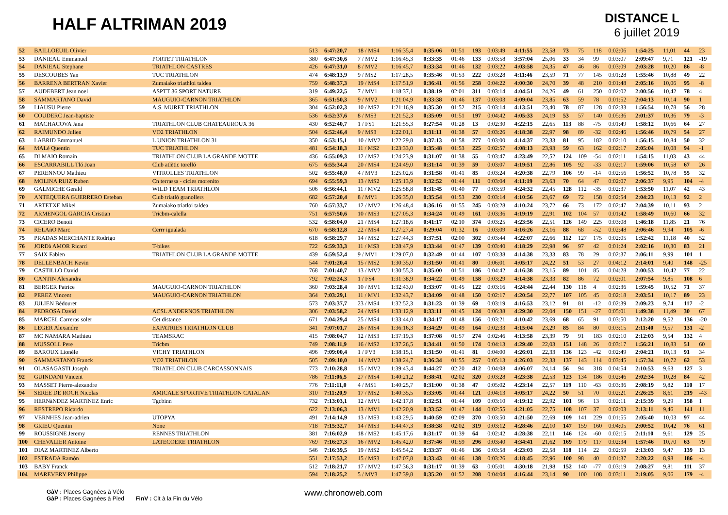HALF ALTRIMAN 2019
DISTANCE L
6 juillet 2019
| 52 | BAILLOEUIL Olivier | | 513 | 6:47:20,7 | 18 / MS4 | 1:16:35,4 | 0:35:06 | 01:51 | 193 | 0:03:49 | 4:11:55 | 23,58 | 73 | 75 | 118 | 0:02:06 | 1:54:25 | 11,01 | 44 | 23 |
| 53 | DANIEAU Emmanuel | PORTET TRIATHLON | 380 | 6:47:30,6 | 7 / MV2 | 1:16:45,3 | 0:33:35 | 01:46 | 133 | 0:03:58 | 3:57:04 | 25,06 | 33 | 34 | 99 | 0:03:07 | 2:09:47 | 9,71 | 121 | -19 |
| 54 | DANIEAU Stephane | TRIATHLON CASTRES | 426 | 6:47:31,0 | 8 / MV2 | 1:16:45,7 | 0:33:34 | 01:46 | 132 | 0:03:22 | 4:03:58 | 24,35 | 47 | 46 | 86 | 0:03:09 | 2:03:28 | 10,20 | 86 | -8 |
| 55 | DESCOUBES Yan | TUC TRIATHLON | 474 | 6:48:13,9 | 9 / MS2 | 1:17:28,5 | 0:35:46 | 01:53 | 222 | 0:03:28 | 4:11:46 | 23,59 | 71 | 77 | 145 | 0:01:28 | 1:55:46 | 10,88 | 49 | 22 |
| 56 | BARRENA BERTRAN Xavier | Zumaiako triathloi taldea | 759 | 6:48:37,3 | 19 / MS4 | 1:17:51,9 | 0:36:41 | 01:56 | 258 | 0:04:22 | 4:00:30 | 24,70 | 39 | 48 | 210 | 0:01:48 | 2:05:16 | 10,06 | 95 | -8 |
| 57 | AUDEBERT Jean noel | ASPTT 36 SPORT NATURE | 319 | 6:49:22,5 | 7 / MV1 | 1:18:37,1 | 0:38:19 | 02:01 | 311 | 0:03:14 | 4:04:51 | 24,26 | 49 | 61 | 250 | 0:02:02 | 2:00:56 | 10,42 | 78 | 4 |
| 58 | SAMMARTANO David | MAUGUIO-CARNON TRIATHLON | 365 | 6:51:50,3 | 9 / MV2 | 1:21:04,9 | 0:33:38 | 01:46 | 137 | 0:03:03 | 4:09:04 | 23,85 | 63 | 59 | 78 | 0:01:52 | 2:04:13 | 10,14 | 90 | 1 |
| 59 | LIAUSU Pierre | A.S. MURET TRIATHLON | 304 | 6:52:02,3 | 10 / MS2 | 1:21:16,9 | 0:35:30 | 01:52 | 215 | 0:03:14 | 4:13:51 | 23,40 | 78 | 87 | 128 | 0:02:33 | 1:56:54 | 10,78 | 56 | 28 |
| 60 | COUDERC Jean-baptiste | | 536 | 6:52:37,6 | 8 / MS3 | 1:21:52,3 | 0:35:09 | 01:51 | 197 | 0:04:42 | 4:05:33 | 24,19 | 53 | 57 | 140 | 0:05:36 | 2:01:37 | 10,36 | 79 | -3 |
| 61 | MACHACOVA Jana | TRIATHLON CLUB CHATEAUROUX 36 | 430 | 6:52:40,7 | 1 / FS1 | 1:21:55,3 | 0:27:54 | 01:28 | 13 | 0:02:30 | 4:22:15 | 22,65 | 113 | 88 | -75 | 0:01:49 | 1:58:12 | 10,66 | 64 | 27 |
| 62 | RAIMUNDO Julien | VO2 TRIATHLON | 504 | 6:52:46,4 | 9 / MS3 | 1:22:01,1 | 0:31:11 | 01:38 | 57 | 0:03:26 | 4:18:38 | 22,97 | 98 | 89 | -32 | 0:02:46 | 1:56:46 | 10,79 | 54 | 27 |
| 63 | LABRID Emmanuel | L UNION TRIATHLON 31 | 350 | 6:53:15,1 | 10 / MV2 | 1:22:29,8 | 0:37:13 | 01:58 | 277 | 0:03:00 | 4:14:37 | 23,33 | 81 | 95 | 182 | 0:02:10 | 1:56:15 | 10,84 | 50 | 32 |
| 64 | MALé Quentin | TUC TRIATHLON | 481 | 6:54:18,3 | 11 / MS2 | 1:23:33,0 | 0:35:48 | 01:53 | 225 | 0:02:57 | 4:08:13 | 23,93 | 59 | 63 | 162 | 0:02:17 | 2:05:04 | 10,08 | 94 | -1 |
| 65 | DI MAIO Romain | TRIATHLON CLUB LA GRANDE MOTTE | 436 | 6:55:09,3 | 12 / MS2 | 1:24:23,9 | 0:31:07 | 01:38 | 55 | 0:03:47 | 4:23:49 | 22,52 | 124 | 109 | -54 | 0:02:11 | 1:54:15 | 11,03 | 43 | 44 |
| 66 | ESCARRABILL Tló Joan | Club atlètic torelló | 675 | 6:55:34,4 | 20 / MS4 | 1:24:49,0 | 0:31:14 | 01:39 | 59 | 0:03:07 | 4:19:51 | 22,86 | 105 | 92 | -33 | 0:02:17 | 1:59:06 | 10,58 | 67 | 26 |
| 67 | PERENNOU Mathieu | VITROLLES TRIATHLON | 502 | 6:55:48,0 | 4 / MV3 | 1:25:02,6 | 0:31:58 | 01:41 | 85 | 0:03:24 | 4:20:38 | 22,79 | 106 | 99 | -14 | 0:02:56 | 1:56:52 | 10,78 | 55 | 32 |
| 68 | MOLINA RUIZ Ruben | Cn terrassa - cicles morenito | 694 | 6:55:59,3 | 13 / MS2 | 1:25:13,9 | 0:32:52 | 01:44 | 111 | 0:03:04 | 4:11:19 | 23,63 | 70 | 64 | 47 | 0:02:07 | 2:06:37 | 9,95 | 104 | -4 |
| 69 | GALMICHE Gerald | WILD TEAM TRIATHLON | 506 | 6:56:44,1 | 11 / MV2 | 1:25:58,8 | 0:31:45 | 01:40 | 77 | 0:03:59 | 4:24:32 | 22,45 | 128 | 112 | -35 | 0:02:37 | 1:53:50 | 11,07 | 42 | 43 |
| 70 | ANTEQUERA GUERRERO Esteban | Club triatló granollers | 682 | 6:57:20,4 | 8 / MV1 | 1:26:35,0 | 0:35:54 | 01:53 | 230 | 0:03:14 | 4:10:56 | 23,67 | 69 | 72 | 158 | 0:02:54 | 2:04:23 | 10,13 | 92 | 2 |
| 71 | ARTETXE Mikel | Zumaiako triatloi taldea | 760 | 6:57:33,7 | 12 / MV2 | 1:26:48,4 | 0:36:16 | 01:55 | 245 | 0:03:28 | 4:10:24 | 23,72 | 66 | 73 | 172 | 0:02:47 | 2:04:39 | 10,11 | 93 | 2 |
| 72 | ARMENGOL GARCIA Cristian | Tricbm-calella | 751 | 6:57:50,6 | 10 / MS3 | 1:27:05,3 | 0:34:24 | 01:49 | 161 | 0:03:36 | 4:19:19 | 22,91 | 102 | 104 | 57 | 0:01:42 | 1:58:49 | 10,60 | 66 | 32 |
| 73 | CICERO Benoit | | 532 | 6:58:04,0 | 21 / MS4 | 1:27:18,6 | 0:41:17 | 02:10 | 374 | 0:03:25 | 4:23:56 | 22,51 | 126 | 149 | 225 | 0:03:08 | 1:46:18 | 11,85 | 21 | 76 |
| 74 | RELAñO Marc | Cerrr igualada | 670 | 6:58:12,8 | 22 / MS4 | 1:27:27,4 | 0:29:04 | 01:32 | 16 | 0:03:09 | 4:16:26 | 23,16 | 88 | 68 | -52 | 0:02:48 | 2:06:46 | 9,94 | 105 | -6 |
| 75 | PRADAS MERCHANTE Rodrigo | | 618 | 6:58:29,7 | 14 / MS2 | 1:27:44,3 | 0:37:51 | 02:00 | 302 | 0:03:44 | 4:22:07 | 22,66 | 112 | 127 | 175 | 0:02:05 | 1:52:42 | 11,18 | 40 | 52 |
| 76 | JORDà AMOR Ricard | T-bikes | 722 | 6:59:33,3 | 11 / MS3 | 1:28:47,9 | 0:33:44 | 01:47 | 139 | 0:03:40 | 4:18:29 | 22,98 | 96 | 97 | 42 | 0:01:24 | 2:02:16 | 10,30 | 83 | 21 |
| 77 | SAIX Fabien | TRIATHLON CLUB LA GRANDE MOTTE | 439 | 6:59:52,4 | 9 / MV1 | 1:29:07,0 | 0:32:49 | 01:44 | 107 | 0:03:38 | 4:14:38 | 23,33 | 83 | 78 | 29 | 0:02:37 | 2:06:11 | 9,99 | 101 | 1 |
| 78 | DELLENBACH Kevin | | 544 | 7:01:20,4 | 15 / MS2 | 1:30:35,0 | 0:31:50 | 01:41 | 80 | 0:06:01 | 4:05:17 | 24,22 | 51 | 53 | 27 | 0:04:12 | 2:14:01 | 9,40 | 148 | -25 |
| 79 | CASTILLO David | | 768 | 7:01:40,7 | 13 / MV2 | 1:30:55,3 | 0:35:00 | 01:51 | 186 | 0:04:42 | 4:16:38 | 23,15 | 89 | 101 | 85 | 0:04:28 | 2:00:53 | 10,42 | 77 | 22 |
| 80 | CANTIN Alexandra | | 792 | 7:02:24,3 | 1 / FS4 | 1:31:38,9 | 0:34:22 | 01:49 | 158 | 0:03:29 | 4:14:38 | 23,33 | 82 | 86 | 72 | 0:02:01 | 2:07:54 | 9,85 | 108 | 6 |
| 81 | BERGER Patrice | MAUGUIO-CARNON TRIATHLON | 360 | 7:03:28,4 | 10 / MV1 | 1:32:43,0 | 0:33:07 | 01:45 | 122 | 0:03:16 | 4:24:44 | 22,44 | 130 | 118 | 4 | 0:02:36 | 1:59:45 | 10,52 | 71 | 37 |
| 82 | PEREZ Vincent | MAUGUIO-CARNON TRIATHLON | 364 | 7:03:29,1 | 11 / MV1 | 1:32:43,7 | 0:34:09 | 01:48 | 150 | 0:02:17 | 4:20:54 | 22,77 | 107 | 105 | 45 | 0:02:18 | 2:03:51 | 10,17 | 89 | 23 |
| 83 | JULIEN Bédouret | | 573 | 7:03:37,7 | 23 / MS4 | 1:32:52,3 | 0:31:23 | 01:39 | 69 | 0:03:19 | 4:16:53 | 23,12 | 91 | 81 | -12 | 0:02:39 | 2:09:23 | 9,74 | 117 | -2 |
| 84 | PEDROSA David | ACSL ANDERNOS TRIATHLON | 306 | 7:03:58,2 | 24 / MS4 | 1:33:12,9 | 0:33:11 | 01:45 | 124 | 0:06:38 | 4:29:30 | 22,04 | 150 | 151 | -27 | 0:05:01 | 1:49:38 | 11,49 | 30 | 67 |
| 85 | MARCEL Carreras soler | Cet distance | 671 | 7:04:29,4 | 25 / MS4 | 1:33:44,0 | 0:34:17 | 01:48 | 156 | 0:03:21 | 4:10:42 | 23,69 | 68 | 65 | 91 | 0:03:50 | 2:12:20 | 9,52 | 136 | -20 |
| 86 | LEGER Alexandre | EXPATRIES TRIATHLON CLUB | 341 | 7:07:01,7 | 26 / MS4 | 1:36:16,3 | 0:34:29 | 01:49 | 164 | 0:02:33 | 4:15:04 | 23,29 | 85 | 84 | 80 | 0:03:15 | 2:11:40 | 9,57 | 131 | -2 |
| 87 | MC NAMARA Mathieu | TEAMSRAC | 415 | 7:08:04,7 | 12 / MS3 | 1:37:19,3 | 0:37:08 | 01:57 | 274 | 0:02:46 | 4:13:58 | 23,39 | 79 | 91 | 183 | 0:02:10 | 2:12:03 | 9,54 | 132 | 4 |
| 88 | MUSSOLL Pere | Tricbm | 749 | 7:08:11,9 | 16 / MS2 | 1:37:26,5 | 0:34:41 | 01:50 | 174 | 0:04:13 | 4:29:40 | 22,03 | 151 | 148 | 26 | 0:03:17 | 1:56:21 | 10,83 | 51 | 60 |
| 89 | BAROUX Lionèle | VICHY TRIATHLON | 496 | 7:09:00,4 | 1 / FV3 | 1:38:15,1 | 0:31:50 | 01:41 | 81 | 0:04:00 | 4:26:01 | 22,33 | 136 | 123 | -42 | 0:02:49 | 2:04:21 | 10,13 | 91 | 34 |
| 90 | SAMMARTANO Franck | VO2 TRIATHLON | 505 | 7:09:10,0 | 14 / MV2 | 1:38:24,7 | 0:36:34 | 01:55 | 257 | 0:05:13 | 4:26:03 | 22,33 | 137 | 143 | 114 | 0:03:45 | 1:57:34 | 10,72 | 62 | 53 |
| 91 | OLASAGASTI Joseph | TRIATHLON CLUB CARCASSONNAIS | 773 | 7:10:28,8 | 15 / MV2 | 1:39:43,4 | 0:44:27 | 02:20 | 412 | 0:04:08 | 4:06:07 | 24,14 | 56 | 94 | 318 | 0:04:54 | 2:10:53 | 9,63 | 127 | 3 |
| 92 | GUINDANI Vincent | | 786 | 7:11:06,5 | 27 / MS4 | 1:40:21,2 | 0:38:41 | 02:02 | 320 | 0:03:28 | 4:23:38 | 22,53 | 123 | 134 | 186 | 0:02:46 | 2:02:34 | 10,28 | 84 | 42 |
| 93 | MASSET Pierre-alexandre | | 776 | 7:11:11,0 | 4 / MS1 | 1:40:25,7 | 0:31:00 | 01:38 | 47 | 0:05:02 | 4:23:14 | 22,57 | 119 | 110 | -63 | 0:03:36 | 2:08:19 | 9,82 | 110 | 17 |
| 94 | SEREE DE ROCH Nicolas | AMICALE SPORTIVE TRIATHLON CATALAN | 310 | 7:11:20,9 | 17 / MS2 | 1:40:35,5 | 0:33:05 | 01:44 | 121 | 0:04:13 | 4:05:17 | 24,22 | 50 | 51 | 70 | 0:02:21 | 2:26:25 | 8,61 | 219 | -43 |
| 95 | HERNàNDEZ MARTíNEZ Enric | Tgcbinn | 732 | 7:13:03,1 | 12 / MV1 | 1:42:17,8 | 0:32:51 | 01:44 | 109 | 0:03:10 | 4:19:12 | 22,92 | 101 | 96 | 13 | 0:02:11 | 2:15:39 | 9,29 | 158 | 1 |
| 96 | RESTREPO Ricardo | | 622 | 7:13:06,3 | 13 / MV1 | 1:42:20,9 | 0:33:52 | 01:47 | 144 | 0:02:55 | 4:21:05 | 22,75 | 108 | 107 | 37 | 0:02:03 | 2:13:11 | 9,46 | 141 | 11 |
| 97 | VERNHES Jean-adrien | UTOPYA | 491 | 7:14:14,9 | 13 / MS3 | 1:43:29,5 | 0:40:59 | 02:09 | 370 | 0:03:50 | 4:21:50 | 22,69 | 109 | 141 | 229 | 0:01:55 | 2:05:40 | 10,03 | 97 | 44 |
| 98 | GRIEU Quentin | None | 718 | 7:15:32,7 | 14 / MS3 | 1:44:47,3 | 0:38:38 | 02:02 | 319 | 0:03:12 | 4:28:46 | 22,10 | 147 | 159 | 160 | 0:04:05 | 2:00:52 | 10,42 | 76 | 61 |
| 99 | ROUSSIGNE Jeremy | RENNES TRIATHLON | 381 | 7:16:02,9 | 18 / MS2 | 1:45:17,6 | 0:31:17 | 01:39 | 64 | 0:02:42 | 4:28:38 | 22,11 | 146 | 124 | -60 | 0:02:15 | 2:11:10 | 9,61 | 129 | 25 |
| 100 | CHEVALIER Antoine | LATECOERE TRIATHLON | 769 | 7:16:27,3 | 16 / MV2 | 1:45:42,0 | 0:37:46 | 01:59 | 296 | 0:03:40 | 4:34:41 | 21,62 | 169 | 179 | 117 | 0:02:34 | 1:57:46 | 10,70 | 63 | 79 |
| 101 | DIAZ MARTINEZ Alberto | | 546 | 7:16:39,5 | 19 / MS2 | 1:45:54,2 | 0:33:37 | 01:46 | 136 | 0:03:58 | 4:23:03 | 22,58 | 118 | 114 | 22 | 0:02:59 | 2:13:03 | 9,47 | 139 | 13 |
| 102 | ESTRADA Ramón | | 551 | 7:17:53,2 | 15 / MS3 | 1:47:07,8 | 0:33:43 | 01:46 | 138 | 0:03:26 | 4:18:45 | 22,96 | 100 | 98 | 40 | 0:01:37 | 2:20:22 | 8,98 | 186 | -4 |
| 103 | BABY Franck | | 512 | 7:18:21,7 | 17 / MV2 | 1:47:36,3 | 0:31:17 | 01:39 | 63 | 0:05:01 | 4:30:18 | 21,98 | 152 | 140 | -77 | 0:03:19 | 2:08:27 | 9,81 | 111 | 37 |
| 104 | MAREVERY Philippe | | 594 | 7:18:25,2 | 5 / MV3 | 1:47:39,8 | 0:35:20 | 01:52 | 208 | 0:04:04 | 4:16:44 | 23,14 | 90 | 100 | 108 | 0:03:11 | 2:19:05 | 9,06 | 179 | -4 |
GàV : Places Gagnées à Vélo
GàP : Places Gagnées à Pied FinV : Clt à la Fin du Vélo
www.chronoweb.com